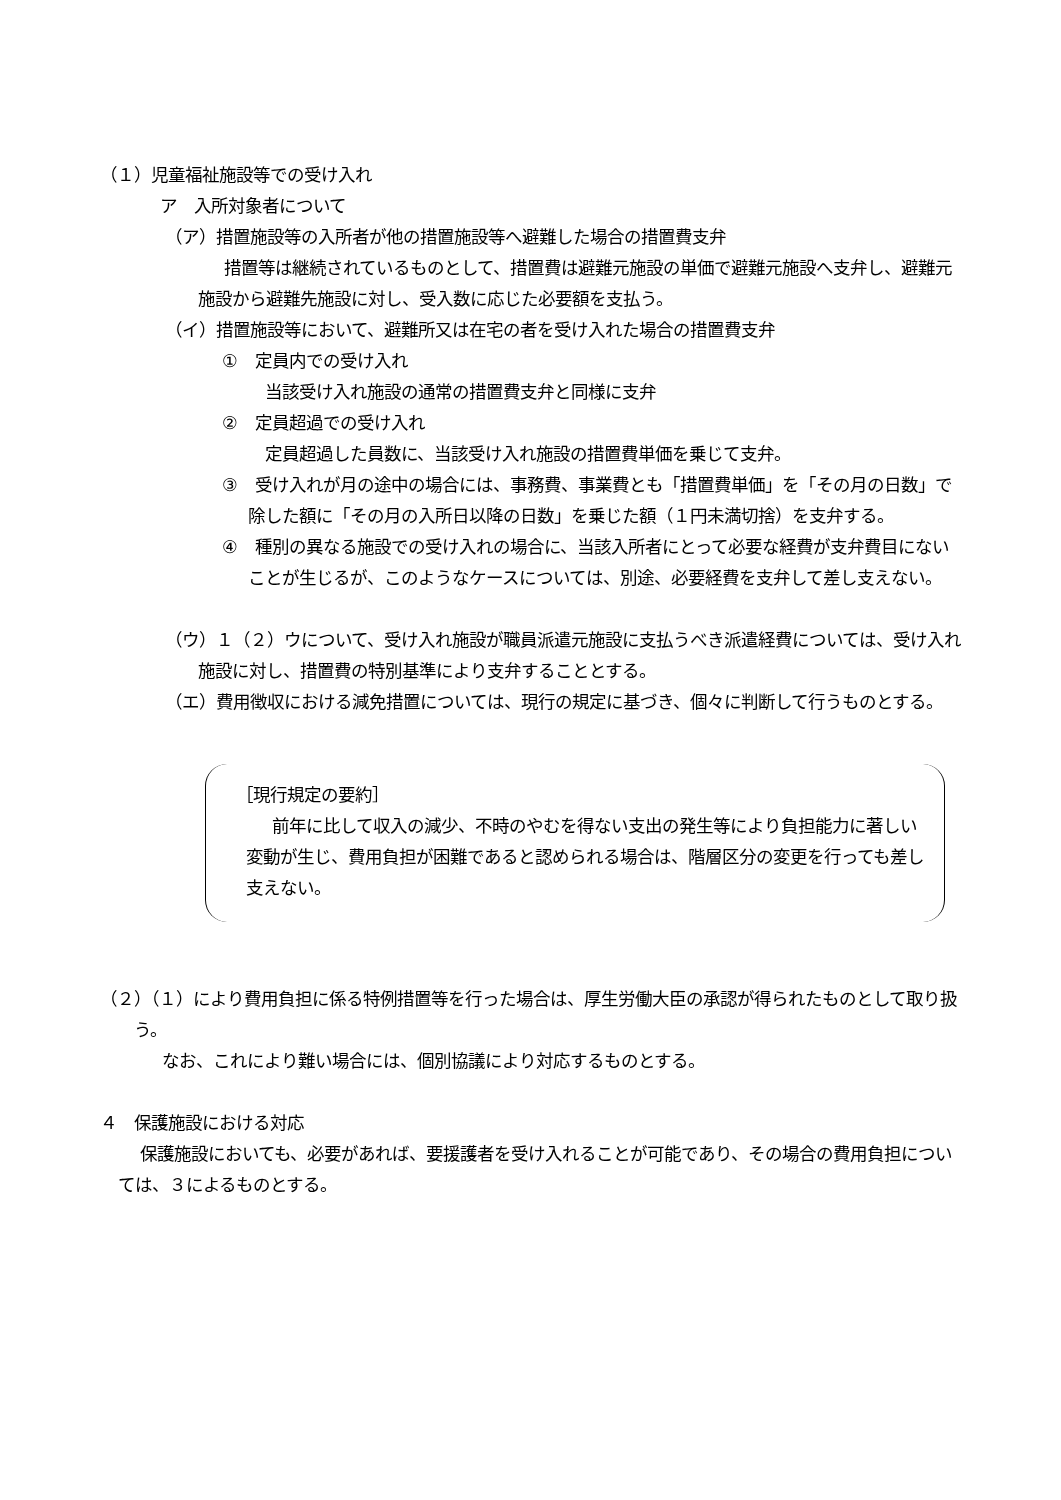（１）児童福祉施設等での受け入れ
ア　入所対象者について
（ア）措置施設等の入所者が他の措置施設等へ避難した場合の措置費支弁
措置等は継続されているものとして、措置費は避難元施設の単価で避難元施設へ支弁し、避難元施設から避難先施設に対し、受入数に応じた必要額を支払う。
（イ）措置施設等において、避難所又は在宅の者を受け入れた場合の措置費支弁
①　定員内での受け入れ
当該受け入れ施設の通常の措置費支弁と同様に支弁
②　定員超過での受け入れ
定員超過した員数に、当該受け入れ施設の措置費単価を乗じて支弁。
③　受け入れが月の途中の場合には、事務費、事業費とも「措置費単価」を「その月の日数」で除した額に「その月の入所日以降の日数」を乗じた額（１円未満切捨）を支弁する。
④　種別の異なる施設での受け入れの場合に、当該入所者にとって必要な経費が支弁費目にないことが生じるが、このようなケースについては、別途、必要経費を支弁して差し支えない。
（ウ）１（２）ウについて、受け入れ施設が職員派遣元施設に支払うべき派遣経費については、受け入れ施設に対し、措置費の特別基準により支弁することとする。
（エ）費用徴収における減免措置については、現行の規定に基づき、個々に判断して行うものとする。
［現行規定の要約］
前年に比して収入の減少、不時のやむを得ない支出の発生等により負担能力に著しい変動が生じ、費用負担が困難であると認められる場合は、階層区分の変更を行っても差し支えない。
（２）（１）により費用負担に係る特例措置等を行った場合は、厚生労働大臣の承認が得られたものとして取り扱う。
なお、これにより難い場合には、個別協議により対応するものとする。
４　保護施設における対応
保護施設においても、必要があれば、要援護者を受け入れることが可能であり、その場合の費用負担については、３によるものとする。